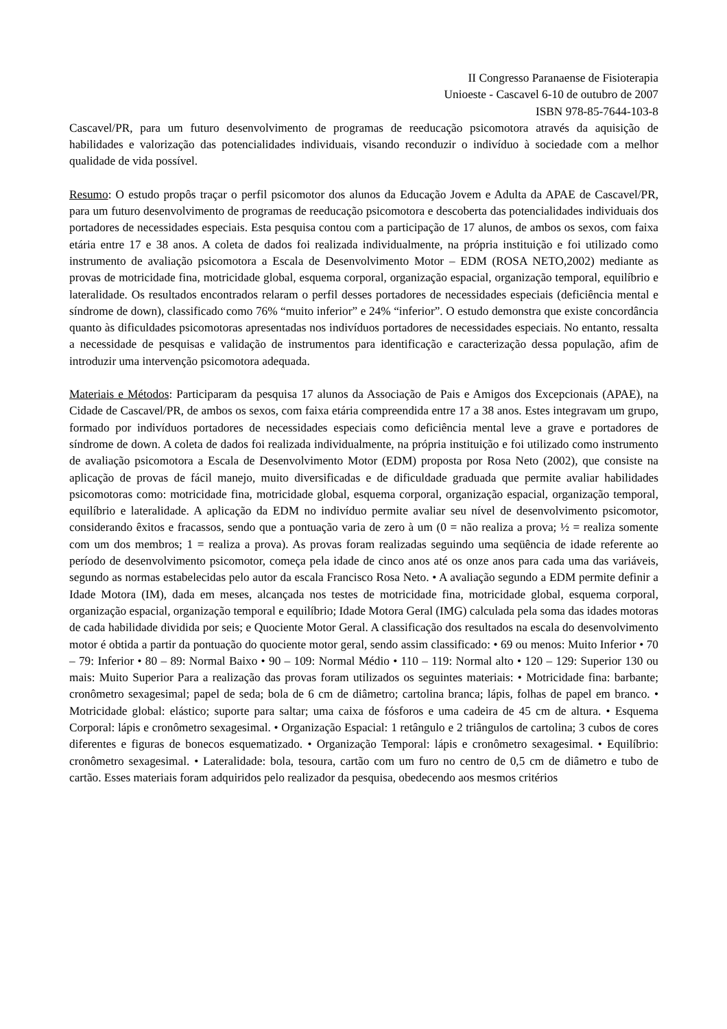II Congresso Paranaense de Fisioterapia
Unioeste - Cascavel 6-10 de outubro de 2007
ISBN 978-85-7644-103-8
Cascavel/PR, para um futuro desenvolvimento de programas de reeducação psicomotora através da aquisição de habilidades e valorização das potencialidades individuais, visando reconduzir o indivíduo à sociedade com a melhor qualidade de vida possível.
Resumo: O estudo propôs traçar o perfil psicomotor dos alunos da Educação Jovem e Adulta da APAE de Cascavel/PR, para um futuro desenvolvimento de programas de reeducação psicomotora e descoberta das potencialidades individuais dos portadores de necessidades especiais. Esta pesquisa contou com a participação de 17 alunos, de ambos os sexos, com faixa etária entre 17 e 38 anos. A coleta de dados foi realizada individualmente, na própria instituição e foi utilizado como instrumento de avaliação psicomotora a Escala de Desenvolvimento Motor – EDM (ROSA NETO,2002) mediante as provas de motricidade fina, motricidade global, esquema corporal, organização espacial, organização temporal, equilíbrio e lateralidade. Os resultados encontrados relaram o perfil desses portadores de necessidades especiais (deficiência mental e síndrome de down), classificado como 76% “muito inferior” e 24% “inferior”. O estudo demonstra que existe concordância quanto às dificuldades psicomotoras apresentadas nos indivíduos portadores de necessidades especiais. No entanto, ressalta a necessidade de pesquisas e validação de instrumentos para identificação e caracterização dessa população, afim de introduzir uma intervenção psicomotora adequada.
Materiais e Métodos: Participaram da pesquisa 17 alunos da Associação de Pais e Amigos dos Excepcionais (APAE), na Cidade de Cascavel/PR, de ambos os sexos, com faixa etária compreendida entre 17 a 38 anos. Estes integravam um grupo, formado por indivíduos portadores de necessidades especiais como deficiência mental leve a grave e portadores de síndrome de down. A coleta de dados foi realizada individualmente, na própria instituição e foi utilizado como instrumento de avaliação psicomotora a Escala de Desenvolvimento Motor (EDM) proposta por Rosa Neto (2002), que consiste na aplicação de provas de fácil manejo, muito diversificadas e de dificuldade graduada que permite avaliar habilidades psicomotoras como: motricidade fina, motricidade global, esquema corporal, organização espacial, organização temporal, equilíbrio e lateralidade. A aplicação da EDM no indivíduo permite avaliar seu nível de desenvolvimento psicomotor, considerando êxitos e fracassos, sendo que a pontuação varia de zero à um (0 = não realiza a prova; ½ = realiza somente com um dos membros; 1 = realiza a prova). As provas foram realizadas seguindo uma seqüência de idade referente ao período de desenvolvimento psicomotor, começa pela idade de cinco anos até os onze anos para cada uma das variáveis, segundo as normas estabelecidas pelo autor da escala Francisco Rosa Neto. • A avaliação segundo a EDM permite definir a Idade Motora (IM), dada em meses, alcançada nos testes de motricidade fina, motricidade global, esquema corporal, organização espacial, organização temporal e equilíbrio; Idade Motora Geral (IMG) calculada pela soma das idades motoras de cada habilidade dividida por seis; e Quociente Motor Geral. A classificação dos resultados na escala do desenvolvimento motor é obtida a partir da pontuação do quociente motor geral, sendo assim classificado: • 69 ou menos: Muito Inferior • 70 – 79: Inferior • 80 – 89: Normal Baixo • 90 – 109: Normal Médio • 110 – 119: Normal alto • 120 – 129: Superior 130 ou mais: Muito Superior Para a realização das provas foram utilizados os seguintes materiais: • Motricidade fina: barbante; cronômetro sexagesimal; papel de seda; bola de 6 cm de diâmetro; cartolina branca; lápis, folhas de papel em branco. • Motricidade global: elástico; suporte para saltar; uma caixa de fósforos e uma cadeira de 45 cm de altura. • Esquema Corporal: lápis e cronômetro sexagesimal. • Organização Espacial: 1 retângulo e 2 triângulos de cartolina; 3 cubos de cores diferentes e figuras de bonecos esquematizado. • Organização Temporal: lápis e cronômetro sexagesimal. • Equilíbrio: cronômetro sexagesimal. • Lateralidade: bola, tesoura, cartão com um furo no centro de 0,5 cm de diâmetro e tubo de cartão. Esses materiais foram adquiridos pelo realizador da pesquisa, obedecendo aos mesmos critérios